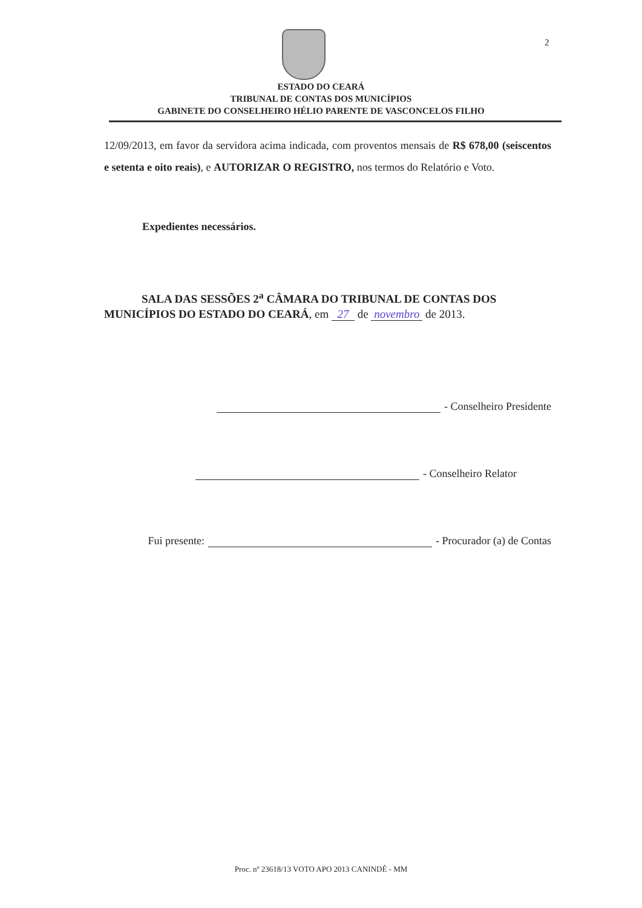2
ESTADO DO CEARÁ
TRIBUNAL DE CONTAS DOS MUNICÍPIOS
GABINETE DO CONSELHEIRO HÉLIO PARENTE DE VASCONCELOS FILHO
12/09/2013, em favor da servidora acima indicada, com proventos mensais de R$ 678,00 (seiscentos e setenta e oito reais), e AUTORIZAR O REGISTRO, nos termos do Relatório e Voto.
Expedientes necessários.
SALA DAS SESSÕES 2<sup>a</sup> CÂMARA DO TRIBUNAL DE CONTAS DOS MUNICÍPIOS DO ESTADO DO CEARÁ, em 27 de novembro de 2013.
- Conselheiro Presidente
- Conselheiro Relator
Fui presente: - Procurador (a) de Contas
Proc. nº 23618/13 VOTO APO 2013 CANINDÉ - MM